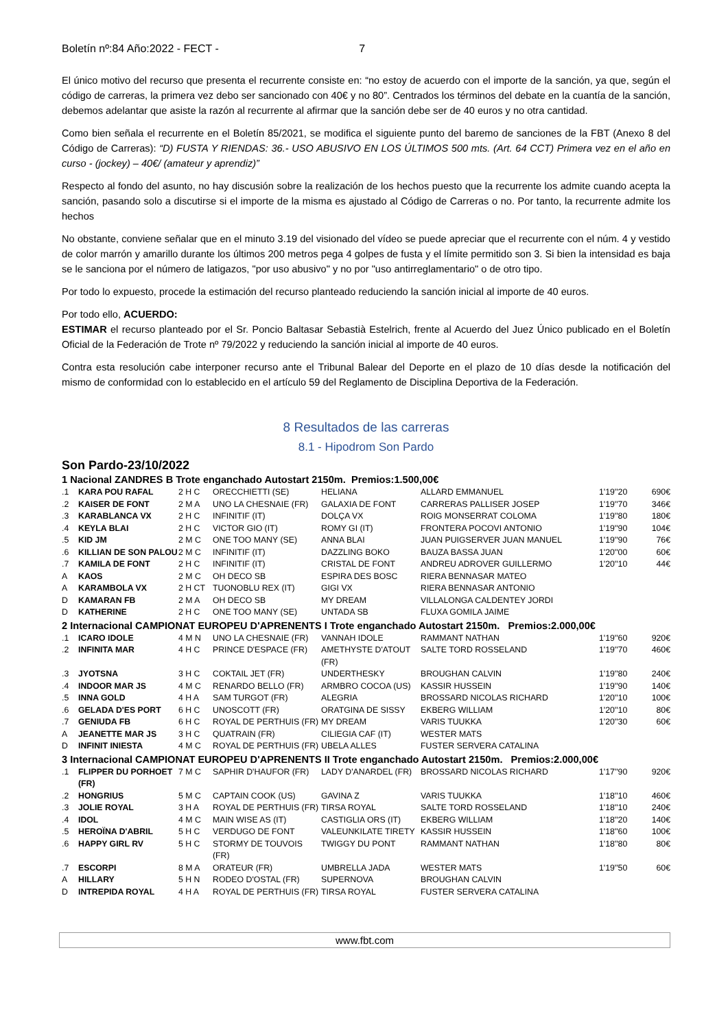Boletín nº:84 Año:2022 - FECT - 7
El único motivo del recurso que presenta el recurrente consiste en: “no estoy de acuerdo con el importe de la sanción, ya que, según el código de carreras, la primera vez debo ser sancionado con 40€ y no 80”. Centrados los términos del debate en la cuantía de la sanción, debemos adelantar que asiste la razón al recurrente al afirmar que la sanción debe ser de 40 euros y no otra cantidad.
Como bien señala el recurrente en el Boletín 85/2021, se modifica el siguiente punto del baremo de sanciones de la FBT (Anexo 8 del Código de Carreras): “D) FUSTA Y RIENDAS: 36.- USO ABUSIVO EN LOS ÚLTIMOS 500 mts. (Art. 64 CCT) Primera vez en el año en curso - (jockey) – 40€/ (amateur y aprendiz)”
Respecto al fondo del asunto, no hay discusión sobre la realización de los hechos puesto que la recurrente los admite cuando acepta la sanción, pasando solo a discutirse si el importe de la misma es ajustado al Código de Carreras o no. Por tanto, la recurrente admite los hechos
No obstante, conviene señalar que en el minuto 3.19 del visionado del vídeo se puede apreciar que el recurrente con el núm. 4 y vestido de color marrón y amarillo durante los últimos 200 metros pega 4 golpes de fusta y el límite permitido son 3. Si bien la intensidad es baja se le sanciona por el número de latigazos, "por uso abusivo" y no por "uso antirreglamentario" o de otro tipo.
Por todo lo expuesto, procede la estimación del recurso planteado reduciendo la sanción inicial al importe de 40 euros.
Por todo ello, ACUERDO:
ESTIMAR el recurso planteado por el Sr. Poncio Baltasar Sebastià Estelrich, frente al Acuerdo del Juez Único publicado en el Boletín Oficial de la Federación de Trote nº 79/2022 y reduciendo la sanción inicial al importe de 40 euros.
Contra esta resolución cabe interponer recurso ante el Tribunal Balear del Deporte en el plazo de 10 días desde la notificación del mismo de conformidad con lo establecido en el artículo 59 del Reglamento de Disciplina Deportiva de la Federación.
8 Resultados de las carreras
8.1 - Hipodrom Son Pardo
Son Pardo-23/10/2022
1 Nacional ZANDRES B Trote enganchado Autostart 2150m. Premios:1.500,00€
| .1 | KARA POU RAFAL | 2 H C | ORECCHIETTI (SE) | HELIANA | ALLARD EMMANUEL | 1'19''20 | 690€ |
| .2 | KAISER DE FONT | 2 M A | UNO LA CHESNAIE (FR) | GALAXIA DE FONT | CARRERAS PALLISER JOSEP | 1'19''70 | 346€ |
| .3 | KARABLANCA VX | 2 H C | INFINITIF (IT) | DOLÇA VX | ROIG MONSERRAT COLOMA | 1'19''80 | 180€ |
| .4 | KEYLA BLAI | 2 H C | VICTOR GIO (IT) | ROMY GI (IT) | FRONTERA POCOVI ANTONIO | 1'19''90 | 104€ |
| .5 | KID JM | 2 M C | ONE TOO MANY (SE) | ANNA BLAI | JUAN PUIGSERVER JUAN MANUEL | 1'19''90 | 76€ |
| .6 | KILLIAN DE SON PALOU | 2 M C | INFINITIF (IT) | DAZZLING BOKO | BAUZA BASSA JUAN | 1'20''00 | 60€ |
| .7 | KAMILA DE FONT | 2 H C | INFINITIF (IT) | CRISTAL DE FONT | ANDREU ADROVER GUILLERMO | 1'20''10 | 44€ |
| A | KAOS | 2 M C | OH DECO SB | ESPIRA DES BOSC | RIERA BENNASAR MATEO | | |
| A | KARAMBOLA VX | 2 H CT | TUONOBLU REX (IT) | GIGI VX | RIERA BENNASAR ANTONIO | | |
| D | KAMARAN FB | 2 M A | OH DECO SB | MY DREAM | VILLALONGA CALDENTEY JORDI | | |
| D | KATHERINE | 2 H C | ONE TOO MANY (SE) | UNTADA SB | FLUXA GOMILA JAIME | | |
2 Internacional CAMPIONAT EUROPEU D'APRENENTS I Trote enganchado Autostart 2150m. Premios:2.000,00€
| .1 | ICARO IDOLE | 4 M N | UNO LA CHESNAIE (FR) | VANNAH IDOLE | RAMMANT NATHAN | 1'19''60 | 920€ |
| .2 | INFINITA MAR | 4 H C | PRINCE D'ESPACE (FR) | AMETHYSTE D'ATOUT (FR) | SALTE TORD ROSSELAND | 1'19''70 | 460€ |
| .3 | JYOTSNA | 3 H C | COKTAIL JET (FR) | UNDERTHESKY | BROUGHAN CALVIN | 1'19''80 | 240€ |
| .4 | INDOOR MAR JS | 4 M C | RENARDO BELLO (FR) | ARMBRO COCOA (US) | KASSIR HUSSEIN | 1'19''90 | 140€ |
| .5 | INNA GOLD | 4 H A | SAM TURGOT (FR) | ALEGRIA | BROSSARD NICOLAS RICHARD | 1'20''10 | 100€ |
| .6 | GELADA D'ES PORT | 6 H C | UNOSCOTT (FR) | ORATGINA DE SISSY | EKBERG WILLIAM | 1'20''10 | 80€ |
| .7 | GENIUDA FB | 6 H C | ROYAL DE PERTHUIS (FR) | MY DREAM | VARIS TUUKKA | 1'20''30 | 60€ |
| A | JEANETTE MAR JS | 3 H C | QUATRAIN (FR) | CILIEGIA CAF (IT) | WESTER MATS | | |
| D | INFINIT INIESTA | 4 M C | ROYAL DE PERTHUIS (FR) | UBELA ALLES | FUSTER SERVERA CATALINA | | |
3 Internacional CAMPIONAT EUROPEU D'APRENENTS II Trote enganchado Autostart 2150m. Premios:2.000,00€
| .1 | FLIPPER DU PORHOET (FR) | 7 M C | SAPHIR D'HAUFOR (FR) | LADY D'ANARDEL (FR) | BROSSARD NICOLAS RICHARD | 1'17''90 | 920€ |
| .2 | HONGRIUS | 5 M C | CAPTAIN COOK (US) | GAVINA Z | VARIS TUUKKA | 1'18''10 | 460€ |
| .3 | JOLIE ROYAL | 3 H A | ROYAL DE PERTHUIS (FR) | TIRSA ROYAL | SALTE TORD ROSSELAND | 1'18''10 | 240€ |
| .4 | IDOL | 4 M C | MAIN WISE AS (IT) | CASTIGLIA ORS (IT) | EKBERG WILLIAM | 1'18''20 | 140€ |
| .5 | HEROÏNA D'ABRIL | 5 H C | VERDUGO DE FONT | VALEUNKILATE TIRETY | KASSIR HUSSEIN | 1'18''60 | 100€ |
| .6 | HAPPY GIRL RV | 5 H C | STORMY DE TOUVOIS (FR) | TWIGGY DU PONT | RAMMANT NATHAN | 1'18''80 | 80€ |
| .7 | ESCORPI | 8 M A | ORATEUR (FR) | UMBRELLA JADA | WESTER MATS | 1'19''50 | 60€ |
| A | HILLARY | 5 H N | RODEO D'OSTAL (FR) | SUPERNOVA | BROUGHAN CALVIN | | |
| D | INTREPIDA ROYAL | 4 H A | ROYAL DE PERTHUIS (FR) | TIRSA ROYAL | FUSTER SERVERA CATALINA | | |
www.fbt.com